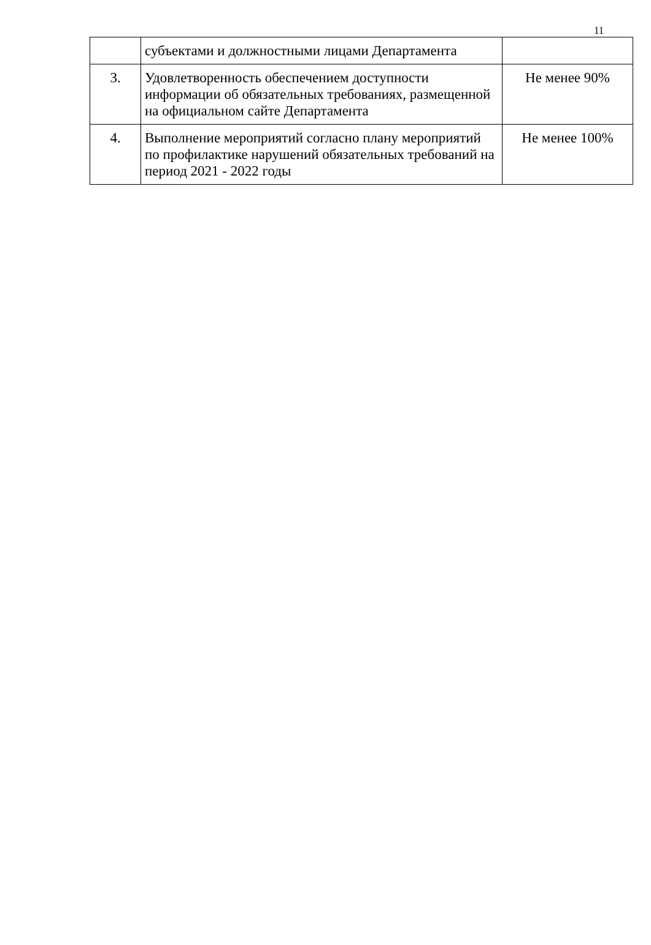11
| | субъектами и должностными лицами Департамента | |
| 3. | Удовлетворенность обеспечением доступности информации об обязательных требованиях, размещенной на официальном сайте Департамента | Не менее 90% |
| 4. | Выполнение мероприятий согласно плану мероприятий по профилактике нарушений обязательных требований на период 2021 - 2022 годы | Не менее 100% |